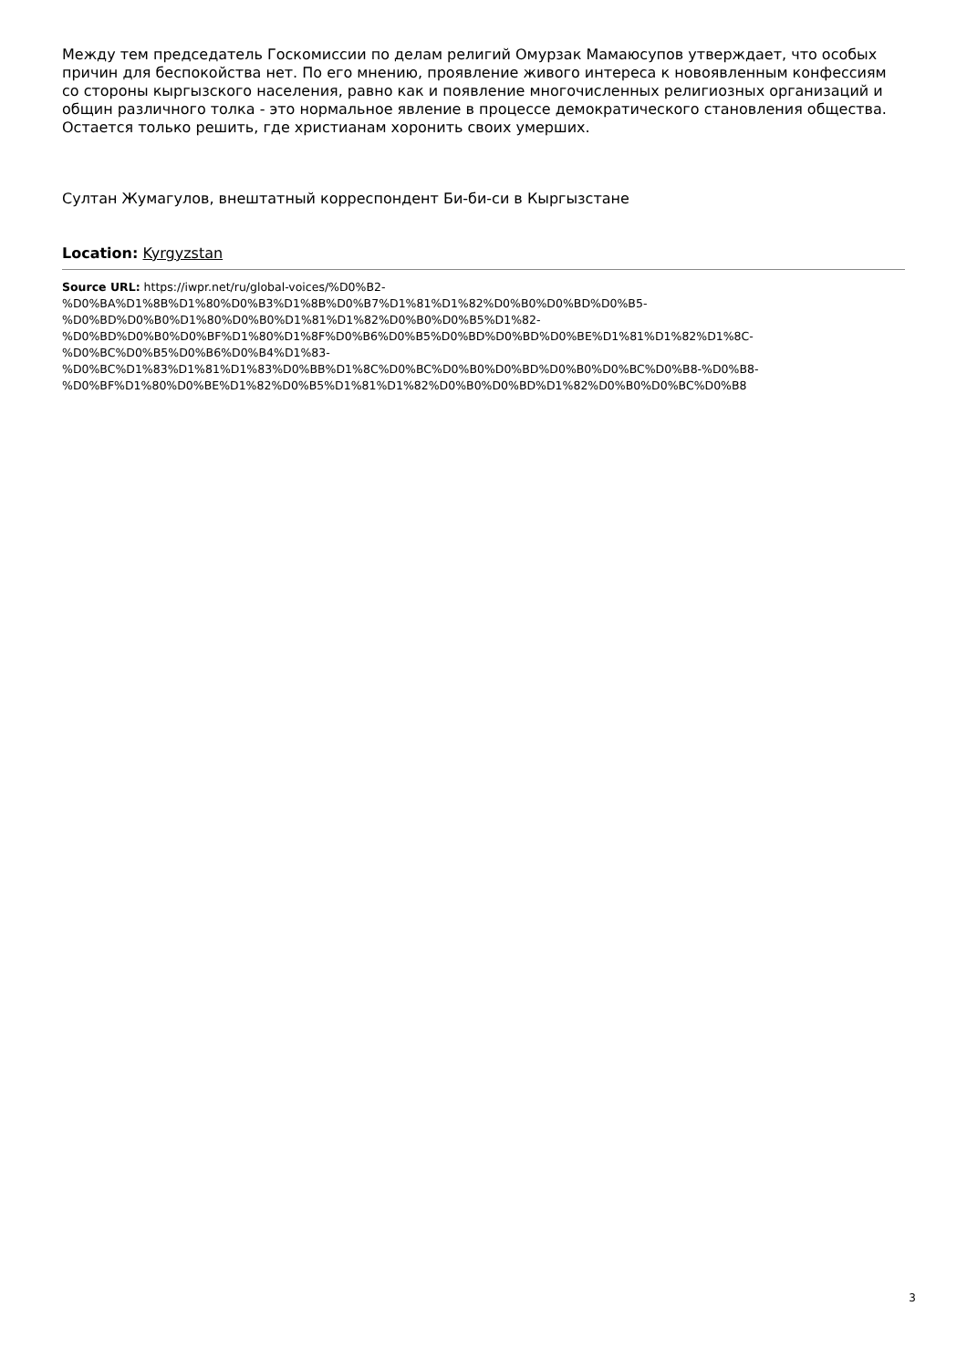Между тем председатель Госкомиссии по делам религий Омурзак Мамаюсупов утверждает, что особых причин для беспокойства нет. По его мнению, проявление живого интереса к новоявленным конфессиям со стороны кыргызского населения, равно как и появление многочисленных религиозных организаций и общин различного толка - это нормальное явление в процессе демократического становления общества. Остается только решить, где христианам хоронить своих умерших.
Султан Жумагулов, внештатный корреспондент Би-би-си в Кыргызстане
Location: Kyrgyzstan
Source URL: https://iwpr.net/ru/global-voices/%D0%B2-
%D0%BA%D1%8B%D1%80%D0%B3%D1%8B%D0%B7%D1%81%D1%82%D0%B0%D0%BD%D0%B5-
%D0%BD%D0%B0%D1%80%D0%B0%D1%81%D1%82%D0%B0%D0%B5%D1%82-
%D0%BD%D0%B0%D0%BF%D1%80%D1%8F%D0%B6%D0%B5%D0%BD%D0%BD%D0%BE%D1%81%D1%82%D1%8C-
%D0%BC%D0%B5%D0%B6%D0%B4%D1%83-
%D0%BC%D1%83%D1%81%D1%83%D0%BB%D1%8C%D0%BC%D0%B0%D0%BD%D0%B0%D0%BC%D0%B8-%D0%B8-
%D0%BF%D1%80%D0%BE%D1%82%D0%B5%D1%81%D1%82%D0%B0%D0%BD%D1%82%D0%B0%D0%BC%D0%B8
3